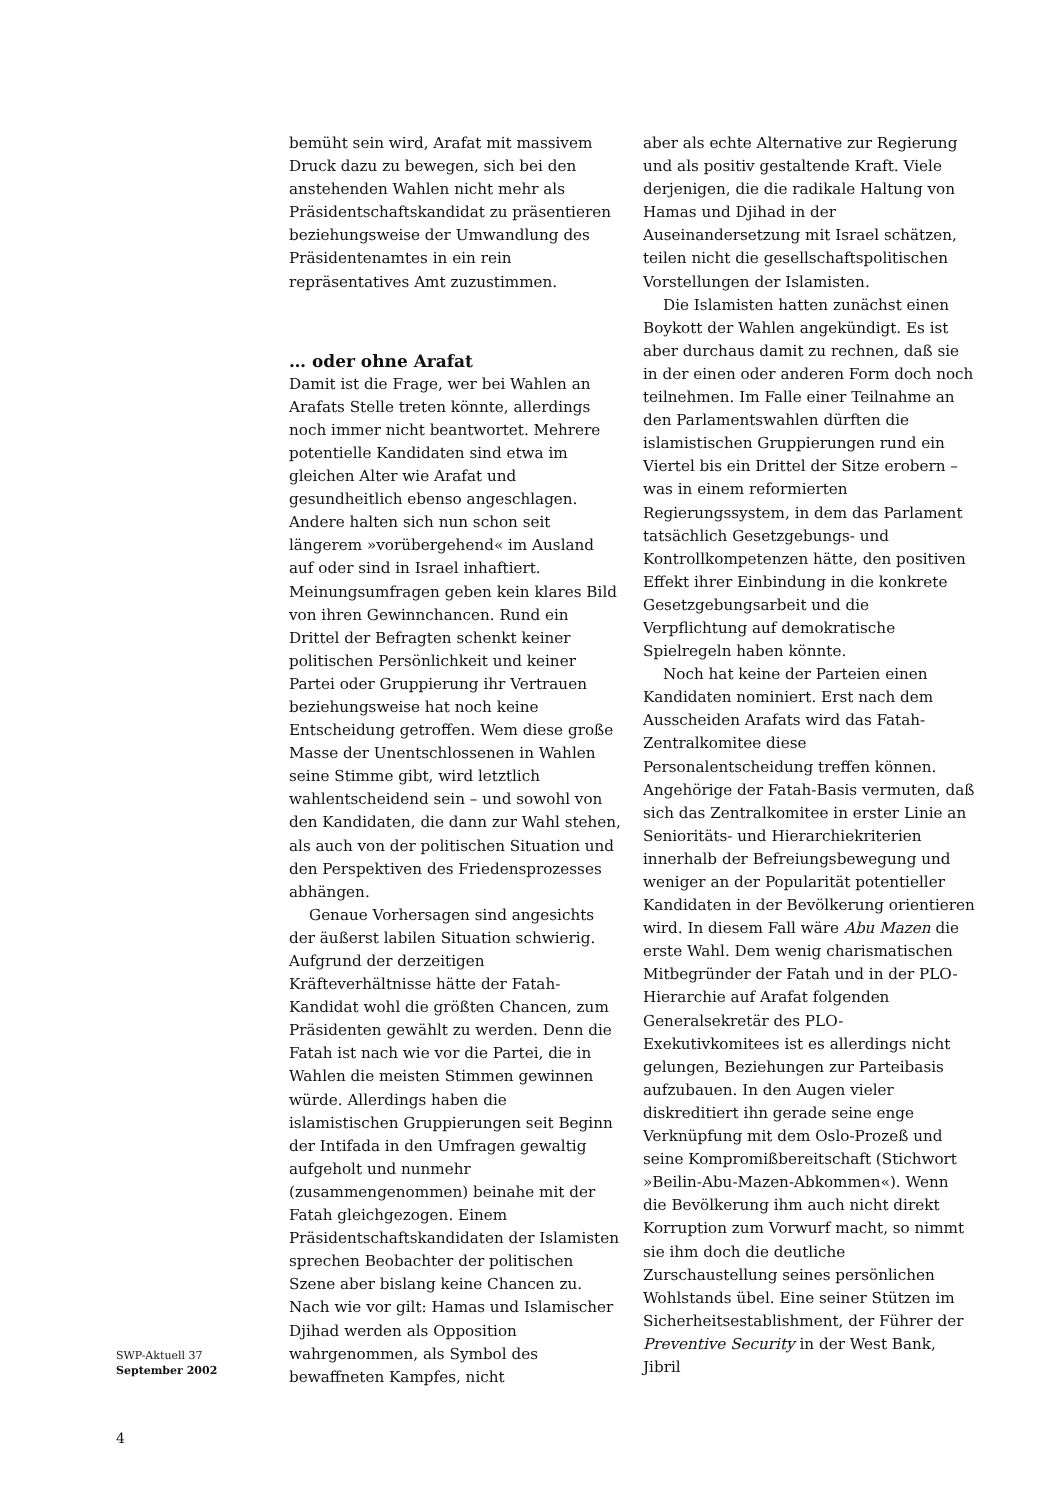bemüht sein wird, Arafat mit massivem Druck dazu zu bewegen, sich bei den anstehenden Wahlen nicht mehr als Präsidentschaftskandidat zu präsentieren beziehungsweise der Umwandlung des Präsidentenamtes in ein rein repräsentatives Amt zuzustimmen.
… oder ohne Arafat
Damit ist die Frage, wer bei Wahlen an Arafats Stelle treten könnte, allerdings noch immer nicht beantwortet. Mehrere potentielle Kandidaten sind etwa im gleichen Alter wie Arafat und gesundheitlich ebenso angeschlagen. Andere halten sich nun schon seit längerem »vorübergehend« im Ausland auf oder sind in Israel inhaftiert. Meinungsumfragen geben kein klares Bild von ihren Gewinnchancen. Rund ein Drittel der Befragten schenkt keiner politischen Persönlichkeit und keiner Partei oder Gruppierung ihr Vertrauen beziehungsweise hat noch keine Entscheidung getroffen. Wem diese große Masse der Unentschlossenen in Wahlen seine Stimme gibt, wird letztlich wahlentscheidend sein – und sowohl von den Kandidaten, die dann zur Wahl stehen, als auch von der politischen Situation und den Perspektiven des Friedensprozesses abhängen.
Genaue Vorhersagen sind angesichts der äußerst labilen Situation schwierig. Aufgrund der derzeitigen Kräfteverhältnisse hätte der Fatah-Kandidat wohl die größten Chancen, zum Präsidenten gewählt zu werden. Denn die Fatah ist nach wie vor die Partei, die in Wahlen die meisten Stimmen gewinnen würde. Allerdings haben die islamistischen Gruppierungen seit Beginn der Intifada in den Umfragen gewaltig aufgeholt und nunmehr (zusammengenommen) beinahe mit der Fatah gleichgezogen. Einem Präsidentschaftskandidaten der Islamisten sprechen Beobachter der politischen Szene aber bislang keine Chancen zu. Nach wie vor gilt: Hamas und Islamischer Djihad werden als Opposition wahrgenommen, als Symbol des bewaffneten Kampfes, nicht
aber als echte Alternative zur Regierung und als positiv gestaltende Kraft. Viele derjenigen, die die radikale Haltung von Hamas und Djihad in der Auseinandersetzung mit Israel schätzen, teilen nicht die gesellschaftspolitischen Vorstellungen der Islamisten.
Die Islamisten hatten zunächst einen Boykott der Wahlen angekündigt. Es ist aber durchaus damit zu rechnen, daß sie in der einen oder anderen Form doch noch teilnehmen. Im Falle einer Teilnahme an den Parlamentswahlen dürften die islamistischen Gruppierungen rund ein Viertel bis ein Drittel der Sitze erobern – was in einem reformierten Regierungssystem, in dem das Parlament tatsächlich Gesetzgebungs- und Kontrollkompetenzen hätte, den positiven Effekt ihrer Einbindung in die konkrete Gesetzgebungsarbeit und die Verpflichtung auf demokratische Spielregeln haben könnte.
Noch hat keine der Parteien einen Kandidaten nominiert. Erst nach dem Ausscheiden Arafats wird das Fatah-Zentralkomitee diese Personalentscheidung treffen können. Angehörige der Fatah-Basis vermuten, daß sich das Zentralkomitee in erster Linie an Senioritäts- und Hierarchiekriterien innerhalb der Befreiungsbewegung und weniger an der Popularität potentieller Kandidaten in der Bevölkerung orientieren wird. In diesem Fall wäre Abu Mazen die erste Wahl. Dem wenig charismatischen Mitbegründer der Fatah und in der PLO-Hierarchie auf Arafat folgenden Generalsekretär des PLO-Exekutivkomitees ist es allerdings nicht gelungen, Beziehungen zur Parteibasis aufzubauen. In den Augen vieler diskreditiert ihn gerade seine enge Verknüpfung mit dem Oslo-Prozeß und seine Kompromißbereitschaft (Stichwort »Beilin-Abu-Mazen-Abkommen«). Wenn die Bevölkerung ihm auch nicht direkt Korruption zum Vorwurf macht, so nimmt sie ihm doch die deutliche Zurschaustellung seines persönlichen Wohlstands übel. Eine seiner Stützen im Sicherheitsestablishment, der Führer der Preventive Security in der West Bank, Jibril
SWP-Aktuell 37
September 2002
4